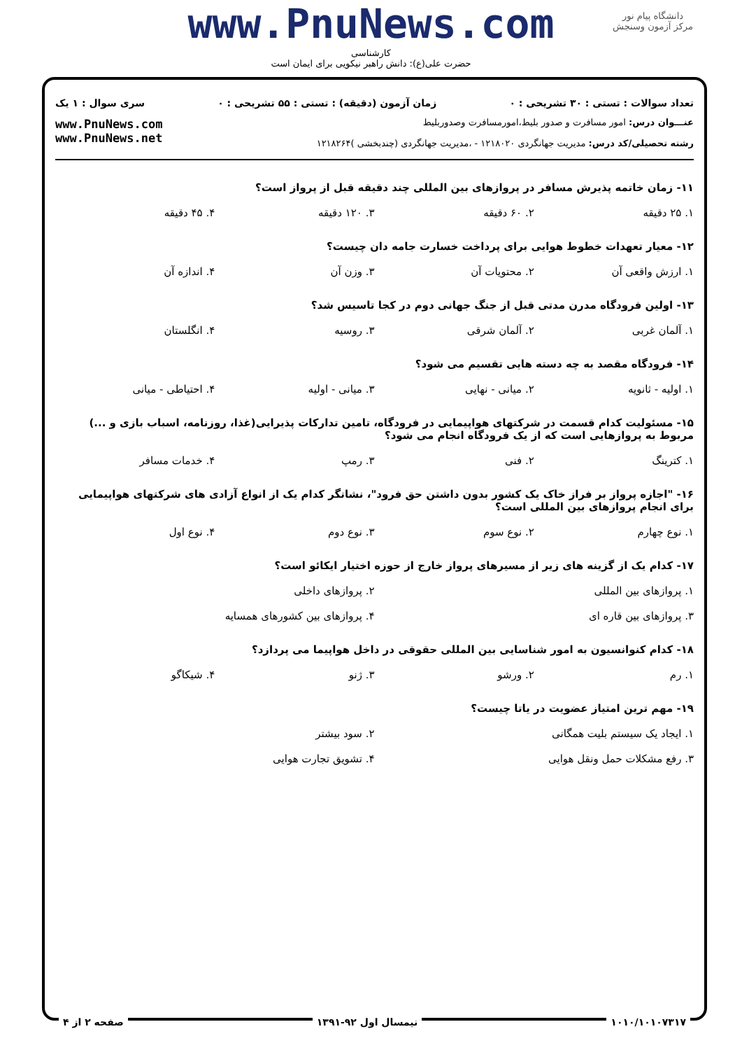www.PnuNews.com
کارشناسی
حضرت علی(ع): دانش راهبر نیکویی برای ایمان است
دانشگاه پیام نور
مرکز آزمون وسنجش
تعداد سوالات : تستی : ۳۰ تشریحی : ۰ زمان آزمون (دقیقه) : تستی : ۵۵ تشریحی : ۰ سری سوال : ۱ یک
عنـــوان درس: امور مسافرت و صدور بلیط،امورمسافرت وصدوربلیط
رشته تحصیلی/کد درس: مدیریت جهانگردی ۱۲۱۸۰۲۰ - ،مدیریت جهانگردی (چندبخشی )۱۲۱۸۲۶۴
www.PnuNews.com
www.PnuNews.net
۱۱- زمان خاتمه پذیرش مسافر در پروازهای بین المللی چند دقیقه قبل از پرواز است؟
۱. ۲۵ دقیقه ۲. ۶۰ دقیقه ۳. ۱۲۰ دقیقه ۴. ۴۵ دقیقه
۱۲- معیار تعهدات خطوط هوایی برای پرداخت خسارت جامه دان چیست؟
۱. ارزش واقعی آن ۲. محتویات آن ۳. وزن آن ۴. اندازه آن
۱۳- اولین فرودگاه مدرن مدتی قبل از جنگ جهانی دوم در کجا تاسیس شد؟
۱. آلمان غربی ۲. آلمان شرقی ۳. روسیه ۴. انگلستان
۱۴- فرودگاه مقصد به چه دسته هایی تقسیم می شود؟
۱. اولیه - ثانویه ۲. میانی - نهایی ۳. میانی - اولیه ۴. احتیاطی - میانی
۱۵- مسئولیت کدام قسمت در شرکتهای هواپیمایی در فرودگاه، تامین تدارکات پذیرایی(غذا، روزنامه، اسباب بازی و ...) مربوط به پروازهایی است که از یک فرودگاه انجام می شود؟
۱. کترینگ ۲. فنی ۳. رمپ ۴. خدمات مسافر
۱۶- "اجازه پرواز بر فراز خاک یک کشور بدون داشتن حق فرود"، نشانگر کدام یک از انواع آزادی های شرکتهای هواپیمایی برای انجام پروازهای بین المللی است؟
۱. نوع چهارم ۲. نوع سوم ۳. نوع دوم ۴. نوع اول
۱۷- کدام یک از گزینه های زیر از مسیرهای پرواز خارج از حوزه اختیار ایکائو است؟
۱. پروازهای بین المللی ۲. پروازهای داخلی
۳. پروازهای بین قاره ای ۴. پروازهای بین کشورهای همسایه
۱۸- کدام کنوانسیون به امور شناسایی بین المللی حقوقی در داخل هواپیما می پردازد؟
۱. رم ۲. ورشو ۳. ژنو ۴. شیکاگو
۱۹- مهم ترین امتیاز عضویت در یاتا چیست؟
۱. ایجاد یک سیستم بلیت همگانی ۲. سود بیشتر
۳. رفع مشکلات حمل ونقل هوایی ۴. تشویق تجارت هوایی
۱۰۱۰/۱۰۱۰۷۳۱۷ نیمسال اول ۹۲-۱۳۹۱ صفحه ۲ از ۴